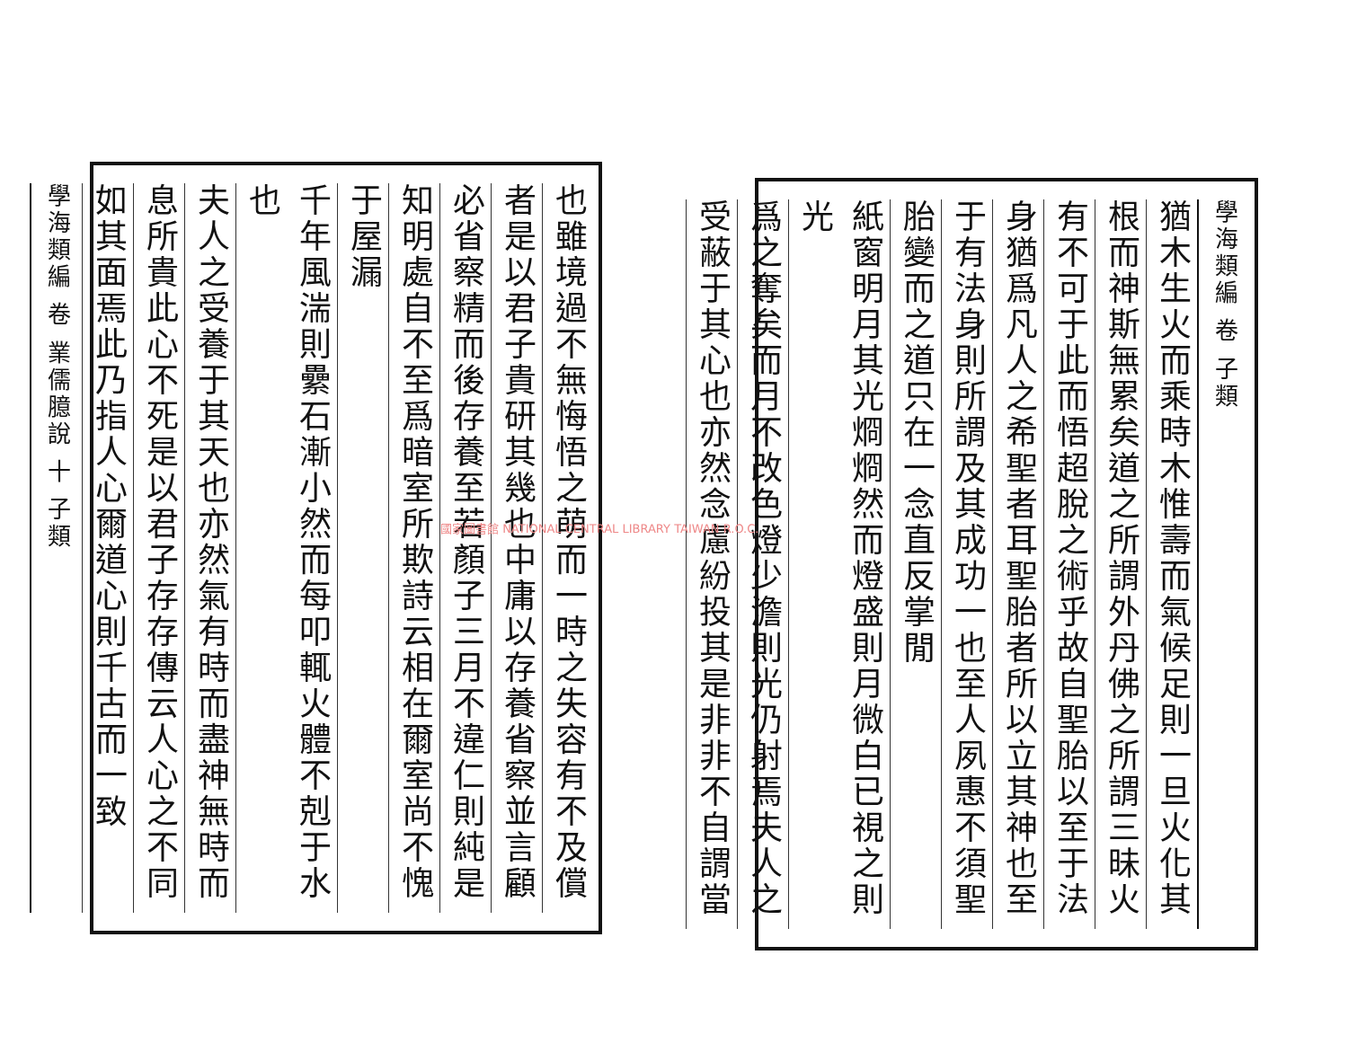學海類編 卷 子類
猶木生火而乘時木惟壽而氣候足則一旦火化其
根而神斯無累矣道之所謂外丹佛之所謂三昧火
有不可于此而悟超脫之術乎故自聖胎以至于法
身猶爲凡人之希聖者耳聖胎者所以立其神也至
于有法身則所謂及其成功一也至人夙惠不須聖
胎變而之道只在一念直反掌閒
紙窗明月其光烱烱然而燈盛則月微白已視之則光
爲之奪矣而月不改色燈少澹則光仍射焉夫人之
受蔽于其心也亦然念慮紛投其是非非不自謂當
也雖境過不無悔悟之萌而一時之失容有不及償
者是以君子貴研其幾也中庸以存養省察並言顧
必省察精而後存養至若顏子三月不違仁則純是
知明處自不至爲暗室所欺詩云相在爾室尚不愧
于屋漏
千年風湍則纍石漸小然而每叩輒火體不剋于水也
夫人之受養于其天也亦然氣有時而盡神無時而
息所貴此心不死是以君子存存傳云人心之不同
如其面焉此乃指人心爾道心則千古而一致
學海類編 卷 業儒臆說 十 子類
國家圖書館 NATIONAL CENTRAL LIBRARY TAIWAN R.O.C.